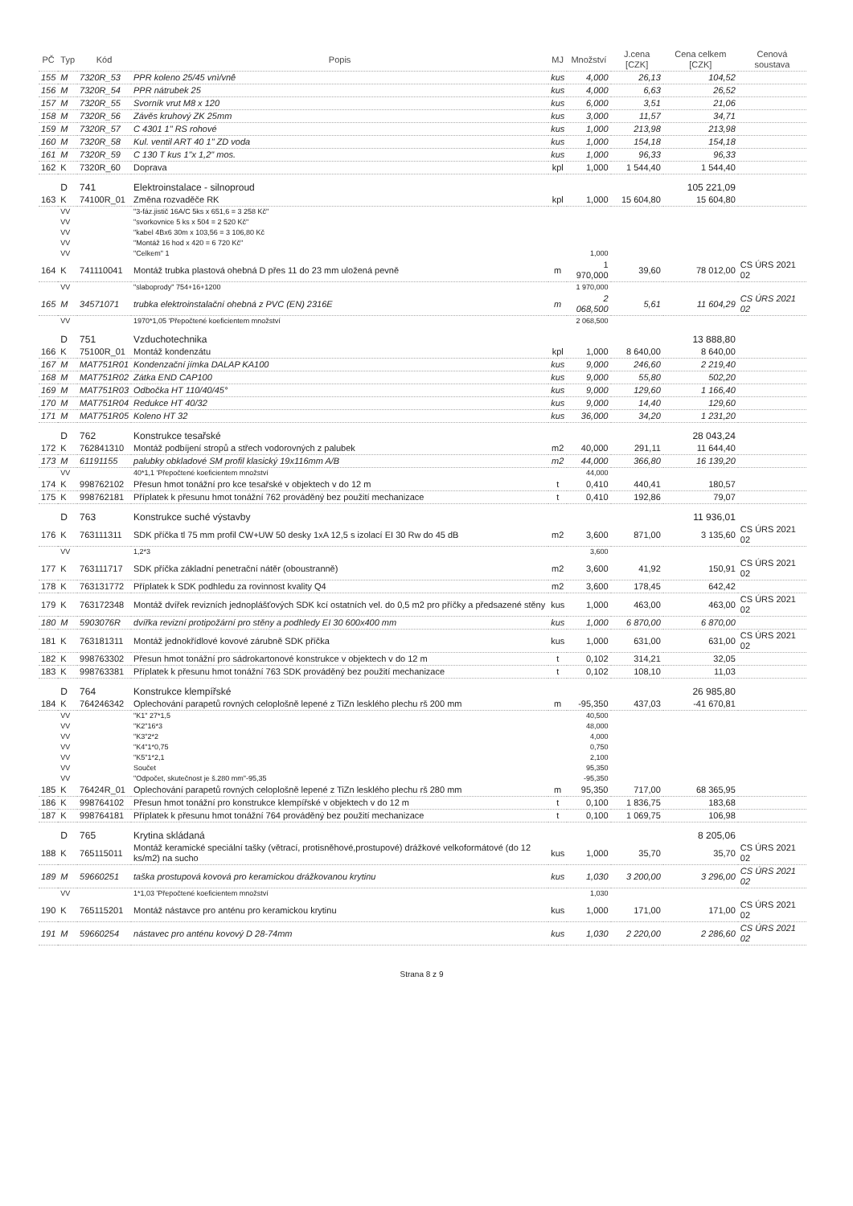| PČ | Typ | Kód | Popis | MJ | Množství | J.cena [CZK] | Cena celkem [CZK] | Cenová soustava |
| --- | --- | --- | --- | --- | --- | --- | --- | --- |
| 155 | M | 7320R_53 | PPR koleno 25/45 vnì/vnê | kus | 4,000 | 26,13 | 104,52 | |
| 156 | M | 7320R_54 | PPR nátrubek 25 | kus | 4,000 | 6,63 | 26,52 | |
| 157 | M | 7320R_55 | Svorník vrut M8 x 120 | kus | 6,000 | 3,51 | 21,06 | |
| 158 | M | 7320R_56 | Závěs kruhový ZK 25mm | kus | 3,000 | 11,57 | 34,71 | |
| 159 | M | 7320R_57 | C 4301 1" RS rohové | kus | 1,000 | 213,98 | 213,98 | |
| 160 | M | 7320R_58 | Kul. ventil ART 40 1" ZD voda | kus | 1,000 | 154,18 | 154,18 | |
| 161 | M | 7320R_59 | C 130 T kus 1"x 1,2" mos. | kus | 1,000 | 96,33 | 96,33 | |
| 162 | K | 7320R_60 | Doprava | kpl | 1,000 | 1 544,40 | 1 544,40 | |
| | D | 741 | Elektroinstalace - silnoproud | | | | 105 221,09 | |
| 163 | K | 74100R_01 | Změna rozvaděče RK | kpl | 1,000 | 15 604,80 | 15 604,80 | |
| | VV | | "3-fáz.jistič 16A/C 5ks x 651,6 = 3 258 Kč" | | | | | |
| | VV | | "svorkovnice 5 ks x 504 = 2 520 Kč" | | | | | |
| | VV | | "kabel 4Bx6 30m x 103,56 = 3 106,80 Kč | | | | | |
| | VV | | "Montáž 16 hod x 420 = 6 720 Kč" | | | | | |
| | VV | | "Celkem" 1 | | 1,000 | | | |
| 164 | K | 741110041 | Montáž trubka plastová ohebná D přes 11 do 23 mm uložená pevně | m | 1 970,000 | 39,60 | 78 012,00 | CS ÚRS 2021 02 |
| | VV | | "slaboprody" 754+16+1200 | | 1 970,000 | | | |
| 165 | M | 34571071 | trubka elektroinstalační ohebná z PVC (EN) 2316E | m | 2 068,500 | 5,61 | 11 604,29 | CS ÚRS 2021 02 |
| | VV | | 1970*1,05 'Přepočtené koeficientem množství | | 2 068,500 | | | |
| | D | 751 | Vzduchotechnika | | | | 13 888,80 | |
| 166 | K | 75100R_01 | Montáž kondenzátu | kpl | 1,000 | 8 640,00 | 8 640,00 | |
| 167 | M | MAT751R01 | Kondenzační jímka DALAP KA100 | kus | 9,000 | 246,60 | 2 219,40 | |
| 168 | M | MAT751R02 | Zátka END CAP100 | kus | 9,000 | 55,80 | 502,20 | |
| 169 | M | MAT751R03 | Odbočka HT 110/40/45° | kus | 9,000 | 129,60 | 1 166,40 | |
| 170 | M | MAT751R04 | Redukce HT 40/32 | kus | 9,000 | 14,40 | 129,60 | |
| 171 | M | MAT751R05 | Koleno HT 32 | kus | 36,000 | 34,20 | 1 231,20 | |
| | D | 762 | Konstrukce tesařské | | | | 28 043,24 | |
| 172 | K | 762841310 | Montáž podbíjení stropů a střech vodorovných z palubek | m2 | 40,000 | 291,11 | 11 644,40 | |
| 173 | M | 61191155 | palubky obkladové SM profil klasický 19x116mm A/B | m2 | 44,000 | 366,80 | 16 139,20 | |
| | VV | | 40*1,1 'Přepočtené koeficientem množství | | 44,000 | | | |
| 174 | K | 998762102 | Přesun hmot tonážní pro kce tesařské v objektech v do 12 m | t | 0,410 | 440,41 | 180,57 | |
| 175 | K | 998762181 | Příplatek k přesunu hmot tonážní 762 prováděný bez použití mechanizace | t | 0,410 | 192,86 | 79,07 | |
| | D | 763 | Konstrukce suché výstavby | | | | 11 936,01 | |
| 176 | K | 763111311 | SDK příčka tl 75 mm profil CW+UW 50 desky 1xA 12,5 s izolací EI 30 Rw do 45 dB | m2 | 3,600 | 871,00 | 3 135,60 | CS ÚRS 2021 02 |
| | VV | | 1,2*3 | | 3,600 | | | |
| 177 | K | 763111717 | SDK příčka základní penetrační nátěr (oboustranně) | m2 | 3,600 | 41,92 | 150,91 | CS ÚRS 2021 02 |
| 178 | K | 763131772 | Příplatek k SDK podhledu za rovinnost kvality Q4 | m2 | 3,600 | 178,45 | 642,42 | |
| 179 | K | 763172348 | Montáž dvířek revizních jednoplášťových SDK kcí ostatních vel. do 0,5 m2 pro příčky a předsazené stěny | kus | 1,000 | 463,00 | 463,00 | CS ÚRS 2021 02 |
| 180 | M | 5903076R | dvířka revizní protipožární pro stěny a podhledy EI 30 600x400 mm | kus | 1,000 | 6 870,00 | 6 870,00 | |
| 181 | K | 763181311 | Montáž jednokřídlové kovové zárubně SDK příčka | kus | 1,000 | 631,00 | 631,00 | CS ÚRS 2021 02 |
| 182 | K | 998763302 | Přesun hmot tonážní pro sádrokartonové konstrukce v objektech v do 12 m | t | 0,102 | 314,21 | 32,05 | |
| 183 | K | 998763381 | Příplatek k přesunu hmot tonážní 763 SDK prováděný bez použití mechanizace | t | 0,102 | 108,10 | 11,03 | |
| | D | 764 | Konstrukce klempířské | | | | 26 985,80 | |
| 184 | K | 764246342 | Oplechování parapetů rovných celoplošně lepené z TiZn lesklého plechu rš 200 mm | m | -95,350 | 437,03 | -41 670,81 | |
| | VV | | "K1" 27*1,5 | | 40,500 | | | |
| | VV | | "K2"16*3 | | 48,000 | | | |
| | VV | | "K3"2*2 | | 4,000 | | | |
| | VV | | "K4"1*0,75 | | 0,750 | | | |
| | VV | | "K5"1*2,1 | | 2,100 | | | |
| | VV | | Součet | | 95,350 | | | |
| | VV | | "Odpočet, skutečnost je š.280 mm"-95,35 | | -95,350 | | | |
| 185 | K | 76424R_01 | Oplechování parapetů rovných celoplošně lepené z TiZn lesklého plechu rš 280 mm | m | 95,350 | 717,00 | 68 365,95 | |
| 186 | K | 998764102 | Přesun hmot tonážní pro konstrukce klempířské v objektech v do 12 m | t | 0,100 | 1 836,75 | 183,68 | |
| 187 | K | 998764181 | Příplatek k přesunu hmot tonážní 764 prováděný bez použití mechanizace | t | 0,100 | 1 069,75 | 106,98 | |
| | D | 765 | Krytina skládaná | | | | 8 205,06 | |
| 188 | K | 765115011 | Montáž keramické speciální tašky (větrací, protisněhové,prostupové) drážkové velkoformátové (do 12 ks/m2) na sucho | kus | 1,000 | 35,70 | 35,70 | CS ÚRS 2021 02 |
| 189 | M | 59660251 | taška prostupová kovová pro keramickou drážkovanou krytinu | kus | 1,030 | 3 200,00 | 3 296,00 | CS ÚRS 2021 02 |
| | VV | | 1*1,03 'Přepočtené koeficientem množství | | 1,030 | | | |
| 190 | K | 765115201 | Montáž nástavce pro anténu pro keramickou krytinu | kus | 1,000 | 171,00 | 171,00 | CS ÚRS 2021 02 |
| 191 | M | 59660254 | nástavec pro anténu kovový D 28-74mm | kus | 1,030 | 2 220,00 | 2 286,60 | CS ÚRS 2021 02 |
Strana 8 z 9